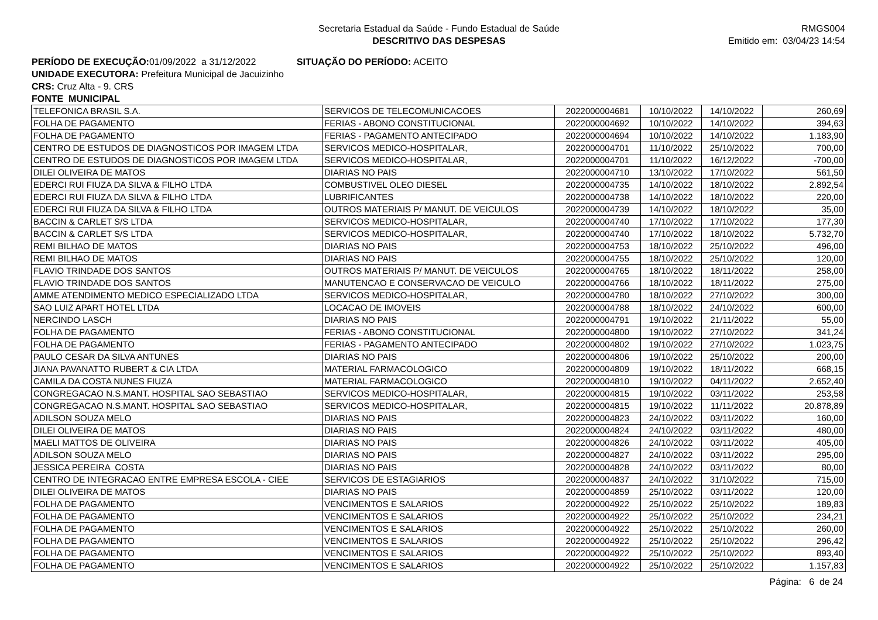Secretaria Estadual da Saúde - Fundo Estadual de Saúde
DESCRITIVO DAS DESPESAS
RMGS004
Emitido em: 03/04/23 14:54
PERÍODO DE EXECUÇÃO: 01/09/2022 a 31/12/2022 SITUAÇÃO DO PERÍODO: ACEITO
UNIDADE EXECUTORA: Prefeitura Municipal de Jacuizinho
CRS: Cruz Alta - 9. CRS
FONTE MUNICIPAL
| TELEFONICA BRASIL S.A. | SERVICOS DE TELECOMUNICACOES | 2022000004681 | 10/10/2022 | 14/10/2022 | 260,69 |
| FOLHA DE PAGAMENTO | FERIAS - ABONO CONSTITUCIONAL | 2022000004692 | 10/10/2022 | 14/10/2022 | 394,63 |
| FOLHA DE PAGAMENTO | FERIAS - PAGAMENTO ANTECIPADO | 2022000004694 | 10/10/2022 | 14/10/2022 | 1.183,90 |
| CENTRO DE ESTUDOS DE DIAGNOSTICOS POR IMAGEM LTDA | SERVICOS MEDICO-HOSPITALAR, | 2022000004701 | 11/10/2022 | 25/10/2022 | 700,00 |
| CENTRO DE ESTUDOS DE DIAGNOSTICOS POR IMAGEM LTDA | SERVICOS MEDICO-HOSPITALAR, | 2022000004701 | 11/10/2022 | 16/12/2022 | -700,00 |
| DILEI OLIVEIRA DE MATOS | DIARIAS NO PAIS | 2022000004710 | 13/10/2022 | 17/10/2022 | 561,50 |
| EDERCI RUI FIUZA DA SILVA & FILHO LTDA | COMBUSTIVEL OLEO DIESEL | 2022000004735 | 14/10/2022 | 18/10/2022 | 2.892,54 |
| EDERCI RUI FIUZA DA SILVA & FILHO LTDA | LUBRIFICANTES | 2022000004738 | 14/10/2022 | 18/10/2022 | 220,00 |
| EDERCI RUI FIUZA DA SILVA & FILHO LTDA | OUTROS MATERIAIS P/ MANUT. DE VEICULOS | 2022000004739 | 14/10/2022 | 18/10/2022 | 35,00 |
| BACCIN & CARLET S/S LTDA | SERVICOS MEDICO-HOSPITALAR, | 2022000004740 | 17/10/2022 | 17/10/2022 | 177,30 |
| BACCIN & CARLET S/S LTDA | SERVICOS MEDICO-HOSPITALAR, | 2022000004740 | 17/10/2022 | 18/10/2022 | 5.732,70 |
| REMI BILHAO DE MATOS | DIARIAS NO PAIS | 2022000004753 | 18/10/2022 | 25/10/2022 | 496,00 |
| REMI BILHAO DE MATOS | DIARIAS NO PAIS | 2022000004755 | 18/10/2022 | 25/10/2022 | 120,00 |
| FLAVIO TRINDADE DOS SANTOS | OUTROS MATERIAIS P/ MANUT. DE VEICULOS | 2022000004765 | 18/10/2022 | 18/11/2022 | 258,00 |
| FLAVIO TRINDADE DOS SANTOS | MANUTENCAO E CONSERVACAO DE VEICULO | 2022000004766 | 18/10/2022 | 18/11/2022 | 275,00 |
| AMME ATENDIMENTO MEDICO ESPECIALIZADO LTDA | SERVICOS MEDICO-HOSPITALAR, | 2022000004780 | 18/10/2022 | 27/10/2022 | 300,00 |
| SAO LUIZ APART HOTEL LTDA | LOCACAO DE IMOVEIS | 2022000004788 | 18/10/2022 | 24/10/2022 | 600,00 |
| NERCINDO LASCH | DIARIAS NO PAIS | 2022000004791 | 19/10/2022 | 21/11/2022 | 55,00 |
| FOLHA DE PAGAMENTO | FERIAS - ABONO CONSTITUCIONAL | 2022000004800 | 19/10/2022 | 27/10/2022 | 341,24 |
| FOLHA DE PAGAMENTO | FERIAS - PAGAMENTO ANTECIPADO | 2022000004802 | 19/10/2022 | 27/10/2022 | 1.023,75 |
| PAULO CESAR DA SILVA ANTUNES | DIARIAS NO PAIS | 2022000004806 | 19/10/2022 | 25/10/2022 | 200,00 |
| JIANA PAVANATTO RUBERT & CIA LTDA | MATERIAL FARMACOLOGICO | 2022000004809 | 19/10/2022 | 18/11/2022 | 668,15 |
| CAMILA DA COSTA NUNES FIUZA | MATERIAL FARMACOLOGICO | 2022000004810 | 19/10/2022 | 04/11/2022 | 2.652,40 |
| CONGREGACAO N.S.MANT. HOSPITAL SAO SEBASTIAO | SERVICOS MEDICO-HOSPITALAR, | 2022000004815 | 19/10/2022 | 03/11/2022 | 253,58 |
| CONGREGACAO N.S.MANT. HOSPITAL SAO SEBASTIAO | SERVICOS MEDICO-HOSPITALAR, | 2022000004815 | 19/10/2022 | 11/11/2022 | 20.878,89 |
| ADILSON SOUZA MELO | DIARIAS NO PAIS | 2022000004823 | 24/10/2022 | 03/11/2022 | 160,00 |
| DILEI OLIVEIRA DE MATOS | DIARIAS NO PAIS | 2022000004824 | 24/10/2022 | 03/11/2022 | 480,00 |
| MAELI MATTOS DE OLIVEIRA | DIARIAS NO PAIS | 2022000004826 | 24/10/2022 | 03/11/2022 | 405,00 |
| ADILSON SOUZA MELO | DIARIAS NO PAIS | 2022000004827 | 24/10/2022 | 03/11/2022 | 295,00 |
| JESSICA PEREIRA COSTA | DIARIAS NO PAIS | 2022000004828 | 24/10/2022 | 03/11/2022 | 80,00 |
| CENTRO DE INTEGRACAO ENTRE EMPRESA ESCOLA - CIEE | SERVICOS DE ESTAGIARIOS | 2022000004837 | 24/10/2022 | 31/10/2022 | 715,00 |
| DILEI OLIVEIRA DE MATOS | DIARIAS NO PAIS | 2022000004859 | 25/10/2022 | 03/11/2022 | 120,00 |
| FOLHA DE PAGAMENTO | VENCIMENTOS E SALARIOS | 2022000004922 | 25/10/2022 | 25/10/2022 | 189,83 |
| FOLHA DE PAGAMENTO | VENCIMENTOS E SALARIOS | 2022000004922 | 25/10/2022 | 25/10/2022 | 234,21 |
| FOLHA DE PAGAMENTO | VENCIMENTOS E SALARIOS | 2022000004922 | 25/10/2022 | 25/10/2022 | 260,00 |
| FOLHA DE PAGAMENTO | VENCIMENTOS E SALARIOS | 2022000004922 | 25/10/2022 | 25/10/2022 | 296,42 |
| FOLHA DE PAGAMENTO | VENCIMENTOS E SALARIOS | 2022000004922 | 25/10/2022 | 25/10/2022 | 893,40 |
| FOLHA DE PAGAMENTO | VENCIMENTOS E SALARIOS | 2022000004922 | 25/10/2022 | 25/10/2022 | 1.157,83 |
Página: 6 de 24